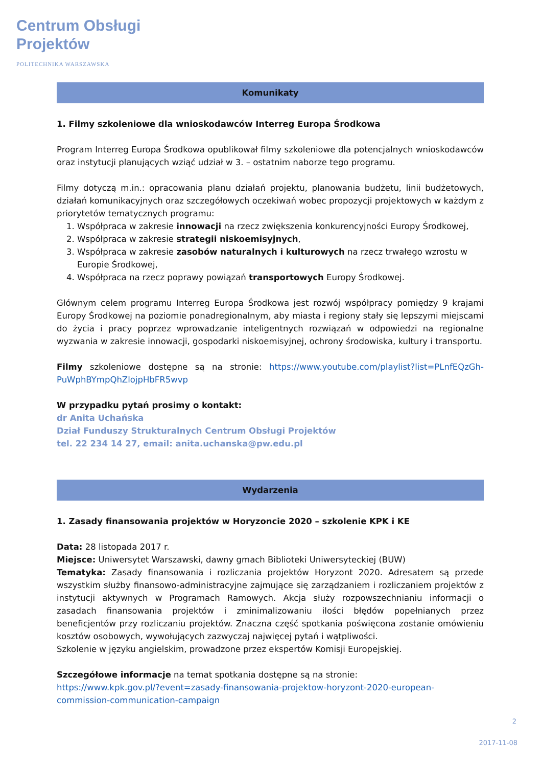Centrum Obsługi
Projektów
POLITECHNIKA WARSZAWSKA
Komunikaty
1. Filmy szkoleniowe dla wnioskodawców Interreg Europa Środkowa
Program Interreg Europa Środkowa opublikował filmy szkoleniowe dla potencjalnych wnioskodawców oraz instytucji planujących wziąć udział w 3. – ostatnim naborze tego programu.
Filmy dotyczą m.in.: opracowania planu działań projektu, planowania budżetu, linii budżetowych, działań komunikacyjnych oraz szczegółowych oczekiwań wobec propozycji projektowych w każdym z priorytetów tematycznych programu:
1. Współpraca w zakresie innowacji na rzecz zwiększenia konkurencyjności Europy Środkowej,
2. Współpraca w zakresie strategii niskoemisyjnych,
3. Współpraca w zakresie zasobów naturalnych i kulturowych na rzecz trwałego wzrostu w Europie Środkowej,
4. Współpraca na rzecz poprawy powiązań transportowych Europy Środkowej.
Głównym celem programu Interreg Europa Środkowa jest rozwój współpracy pomiędzy 9 krajami Europy Środkowej na poziomie ponadregionalnym, aby miasta i regiony stały się lepszymi miejscami do życia i pracy poprzez wprowadzanie inteligentnych rozwiązań w odpowiedzi na regionalne wyzwania w zakresie innowacji, gospodarki niskoemisyjnej, ochrony środowiska, kultury i transportu.
Filmy szkoleniowe dostępne są na stronie: https://www.youtube.com/playlist?list=PLnfEQzGh-PuWphBYmpQhZlojpHbFR5wvp
W przypadku pytań prosimy o kontakt:
dr Anita Uchańska
Dział Funduszy Strukturalnych Centrum Obsługi Projektów
tel. 22 234 14 27, email: anita.uchanska@pw.edu.pl
Wydarzenia
1. Zasady finansowania projektów w Horyzoncie 2020 – szkolenie KPK i KE
Data: 28 listopada 2017 r.
Miejsce: Uniwersytet Warszawski, dawny gmach Biblioteki Uniwersyteckiej (BUW)
Tematyka: Zasady finansowania i rozliczania projektów Horyzont 2020. Adresatem są przede wszystkim służby finansowo-administracyjne zajmujące się zarządzaniem i rozliczaniem projektów z instytucji aktywnych w Programach Ramowych. Akcja służy rozpowszechnianiu informacji o zasadach finansowania projektów i zminimalizowaniu ilości błędów popełnianych przez beneficjentów przy rozliczaniu projektów. Znaczna część spotkania poświęcona zostanie omówieniu kosztów osobowych, wywołujących zazwyczaj najwięcej pytań i wątpliwości.
Szkolenie w języku angielskim, prowadzone przez ekspertów Komisji Europejskiej.
Szczegółowe informacje na temat spotkania dostępne są na stronie:
https://www.kpk.gov.pl/?event=zasady-finansowania-projektow-horyzont-2020-european-commission-communication-campaign
2
2017-11-08